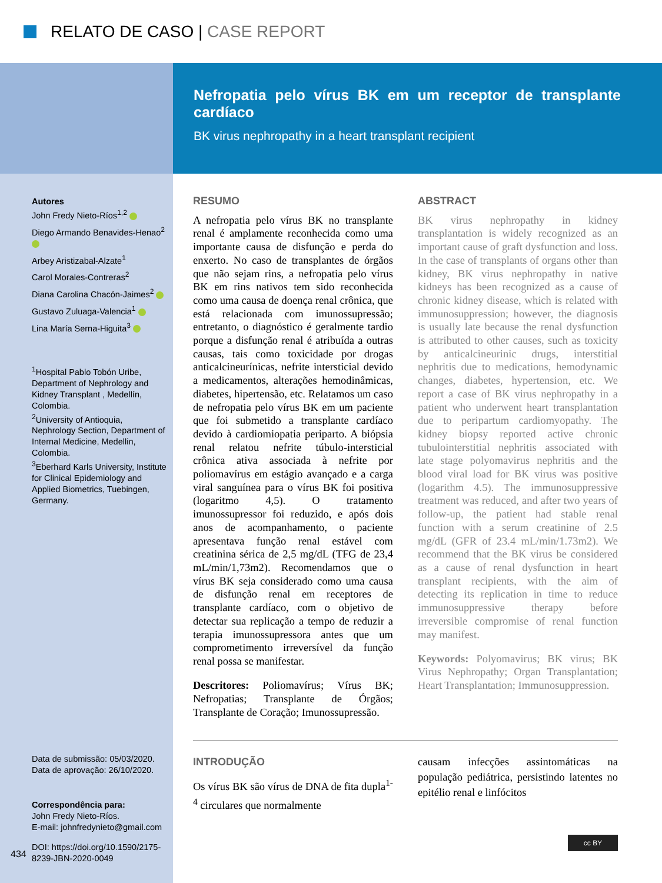RELATO DE CASO | CASE REPORT
Nefropatia pelo vírus BK em um receptor de transplante cardíaco
BK virus nephropathy in a heart transplant recipient
Autores
John Fredy Nieto-Ríos<sup>1,2</sup>
Diego Armando Benavides-Henao<sup>2</sup>
Arbey Aristizabal-Alzate<sup>1</sup>
Carol Morales-Contreras<sup>2</sup>
Diana Carolina Chacón-Jaimes<sup>2</sup>
Gustavo Zuluaga-Valencia<sup>1</sup>
Lina María Serna-Higuita<sup>3</sup>
<sup>1</sup> Hospital Pablo Tobón Uribe, Department of Nephrology and Kidney Transplant , Medellín, Colombia.
<sup>2</sup> University of Antioquia, Nephrology Section, Department of Internal Medicine, Medellin, Colombia.
<sup>3</sup> Eberhard Karls University, Institute for Clinical Epidemiology and Applied Biometrics, Tuebingen, Germany.
Data de submissão: 05/03/2020.
Data de aprovação: 26/10/2020.
Correspondência para:
John Fredy Nieto-Ríos.
E-mail: johnfredynieto@gmail.com
DOI: https://doi.org/10.1590/2175-8239-JBN-2020-0049
434
RESUMO
A nefropatia pelo vírus BK no transplante renal é amplamente reconhecida como uma importante causa de disfunção e perda do enxerto. No caso de transplantes de órgãos que não sejam rins, a nefropatia pelo vírus BK em rins nativos tem sido reconhecida como uma causa de doença renal crônica, que está relacionada com imunossupressão; entretanto, o diagnóstico é geralmente tardio porque a disfunção renal é atribuída a outras causas, tais como toxicidade por drogas anticalcineurínicas, nefrite intersticial devido a medicamentos, alterações hemodinâmicas, diabetes, hipertensão, etc. Relatamos um caso de nefropatia pelo vírus BK em um paciente que foi submetido a transplante cardíaco devido à cardiomiopatia periparto. A biópsia renal relatou nefrite túbulo-intersticial crônica ativa associada à nefrite por poliomavírus em estágio avançado e a carga viral sanguínea para o vírus BK foi positiva (logaritmo 4,5). O tratamento imunossupressor foi reduzido, e após dois anos de acompanhamento, o paciente apresentava função renal estável com creatinina sérica de 2,5 mg/dL (TFG de 23,4 mL/min/1,73m2). Recomendamos que o vírus BK seja considerado como uma causa de disfunção renal em receptores de transplante cardíaco, com o objetivo de detectar sua replicação a tempo de reduzir a terapia imunossupressora antes que um comprometimento irreversível da função renal possa se manifestar.
Descritores: Poliomavírus; Vírus BK; Nefropatias; Transplante de Órgãos; Transplante de Coração; Imunossupressão.
ABSTRACT
BK virus nephropathy in kidney transplantation is widely recognized as an important cause of graft dysfunction and loss. In the case of transplants of organs other than kidney, BK virus nephropathy in native kidneys has been recognized as a cause of chronic kidney disease, which is related with immunosuppression; however, the diagnosis is usually late because the renal dysfunction is attributed to other causes, such as toxicity by anticalcineurinic drugs, interstitial nephritis due to medications, hemodynamic changes, diabetes, hypertension, etc. We report a case of BK virus nephropathy in a patient who underwent heart transplantation due to peripartum cardiomyopathy. The kidney biopsy reported active chronic tubulointerstitial nephritis associated with late stage polyomavirus nephritis and the blood viral load for BK virus was positive (logarithm 4.5). The immunosuppressive treatment was reduced, and after two years of follow-up, the patient had stable renal function with a serum creatinine of 2.5 mg/dL (GFR of 23.4 mL/min/1.73m2). We recommend that the BK virus be considered as a cause of renal dysfunction in heart transplant recipients, with the aim of detecting its replication in time to reduce immunosuppressive therapy before irreversible compromise of renal function may manifest.
Keywords: Polyomavirus; BK virus; BK Virus Nephropathy; Organ Transplantation; Heart Transplantation; Immunosuppression.
INTRODUÇÃO
Os vírus BK são vírus de DNA de fita dupla<sup>1-4</sup> circulares que normalmente
causam infecções assintomáticas na população pediátrica, persistindo latentes no epitélio renal e linfócitos
cc BY